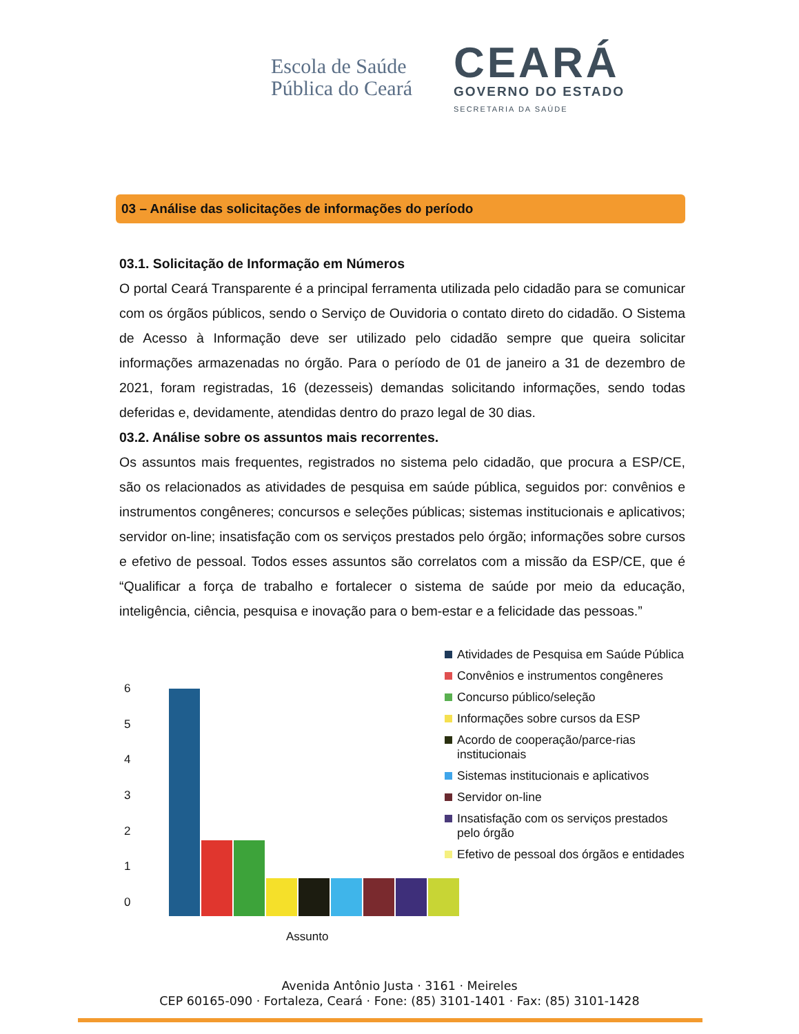Escola de Saúde
Pública do Ceará
CEARÁ
GOVERNO DO ESTADO
SECRETARIA DA SAÚDE
03 – Análise das solicitações de informações do período
03.1. Solicitação de Informação em Números
O portal Ceará Transparente é a principal ferramenta utilizada pelo cidadão para se comunicar com os órgãos públicos, sendo o Serviço de Ouvidoria o contato direto do cidadão. O Sistema de Acesso à Informação deve ser utilizado pelo cidadão sempre que queira solicitar informações armazenadas no órgão. Para o período de 01 de janeiro a 31 de dezembro de 2021, foram registradas, 16 (dezesseis) demandas solicitando informações, sendo todas deferidas e, devidamente, atendidas dentro do prazo legal de 30 dias.
03.2. Análise sobre os assuntos mais recorrentes.
Os assuntos mais frequentes, registrados no sistema pelo cidadão, que procura a ESP/CE, são os relacionados as atividades de pesquisa em saúde pública, seguidos por: convênios e instrumentos congêneres; concursos e seleções públicas; sistemas institucionais e aplicativos; servidor on-line; insatisfação com os serviços prestados pelo órgão; informações sobre cursos e efetivo de pessoal. Todos esses assuntos são correlatos com a missão da ESP/CE, que é “Qualificar a força de trabalho e fortalecer o sistema de saúde por meio da educação, inteligência, ciência, pesquisa e inovação para o bem-estar e a felicidade das pessoas.”
6543210
Assunto
Atividades de Pesquisa em Saúde Pública
Convênios e instrumentos congêneres
Concurso público/seleção
Informações sobre cursos da ESP
Acordo de cooperação/parce-rias institucionais
Sistemas institucionais e aplicativos
Servidor on-line
Insatisfação com os serviços prestados pelo órgão
Efetivo de pessoal dos órgãos e entidades
Avenida Antônio Justa · 3161 · Meireles
CEP 60165-090 · Fortaleza, Ceará · Fone: (85) 3101-1401 · Fax: (85) 3101-1428